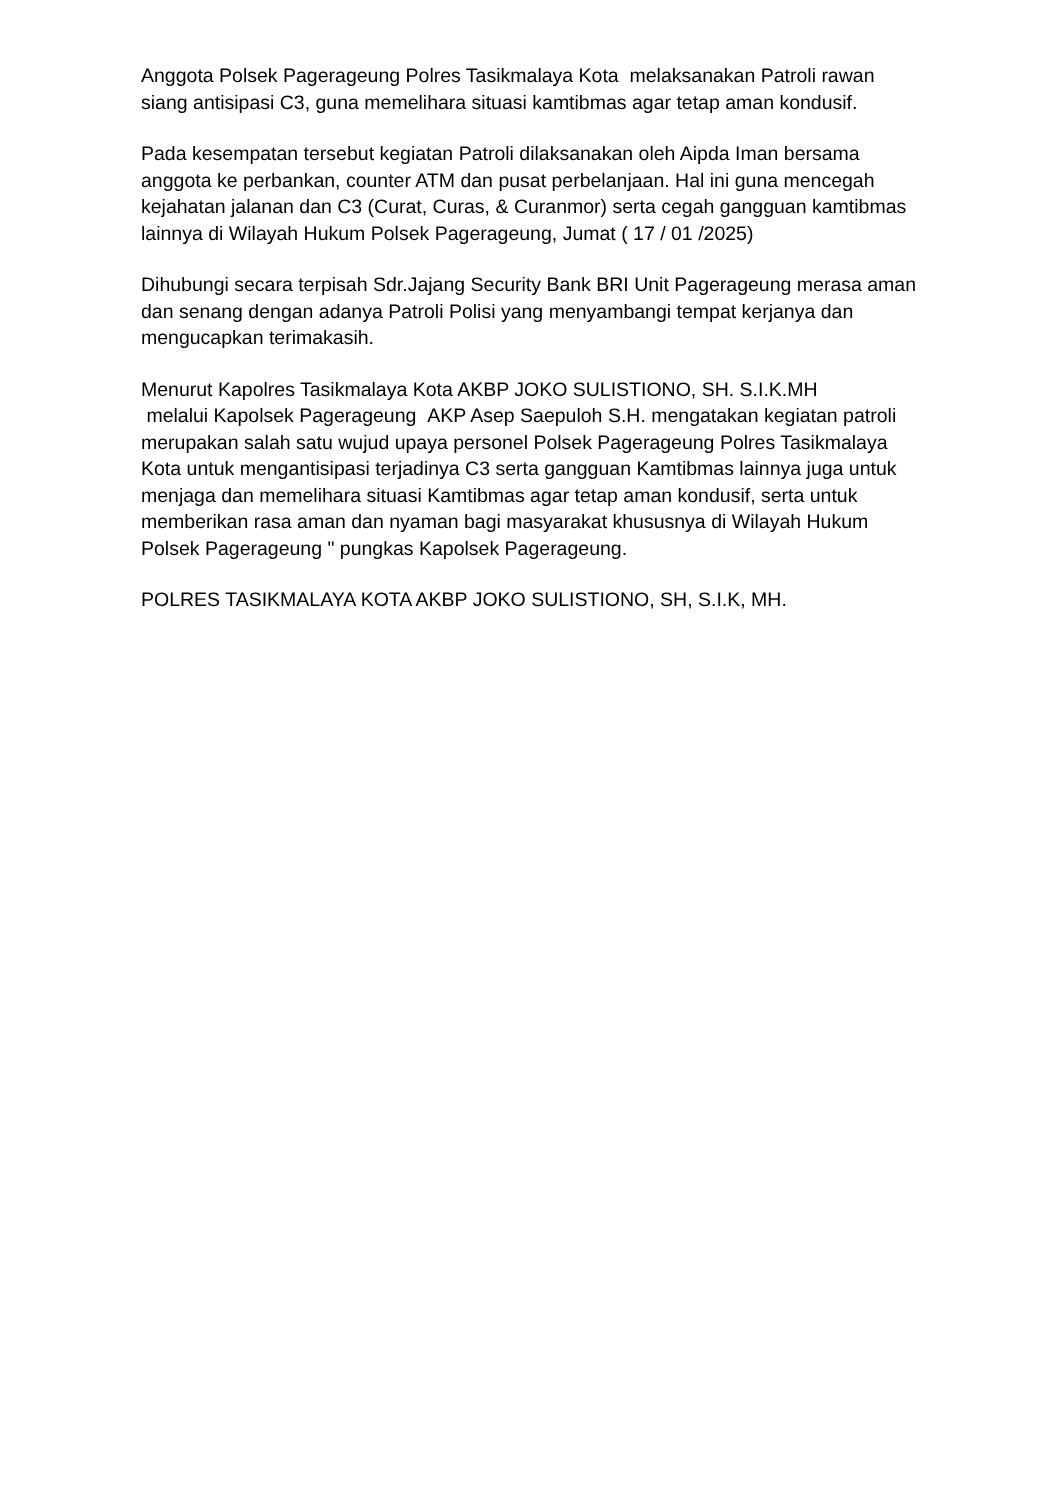Anggota Polsek Pagerageung Polres Tasikmalaya Kota melaksanakan Patroli rawan siang antisipasi C3, guna memelihara situasi kamtibmas agar tetap aman kondusif.
Pada kesempatan tersebut kegiatan Patroli dilaksanakan oleh Aipda Iman bersama anggota ke perbankan, counter ATM dan pusat perbelanjaan. Hal ini guna mencegah kejahatan jalanan dan C3 (Curat, Curas, & Curanmor) serta cegah gangguan kamtibmas lainnya di Wilayah Hukum Polsek Pagerageung, Jumat ( 17 / 01 /2025)
Dihubungi secara terpisah Sdr.Jajang Security Bank BRI Unit Pagerageung merasa aman dan senang dengan adanya Patroli Polisi yang menyambangi tempat kerjanya dan mengucapkan terimakasih.
Menurut Kapolres Tasikmalaya Kota AKBP JOKO SULISTIONO, SH. S.I.K.MH
melalui Kapolsek Pagerageung AKP Asep Saepuloh S.H. mengatakan kegiatan patroli merupakan salah satu wujud upaya personel Polsek Pagerageung Polres Tasikmalaya Kota untuk mengantisipasi terjadinya C3 serta gangguan Kamtibmas lainnya juga untuk menjaga dan memelihara situasi Kamtibmas agar tetap aman kondusif, serta untuk memberikan rasa aman dan nyaman bagi masyarakat khususnya di Wilayah Hukum Polsek Pagerageung " pungkas Kapolsek Pagerageung.
POLRES TASIKMALAYA KOTA AKBP JOKO SULISTIONO, SH, S.I.K, MH.